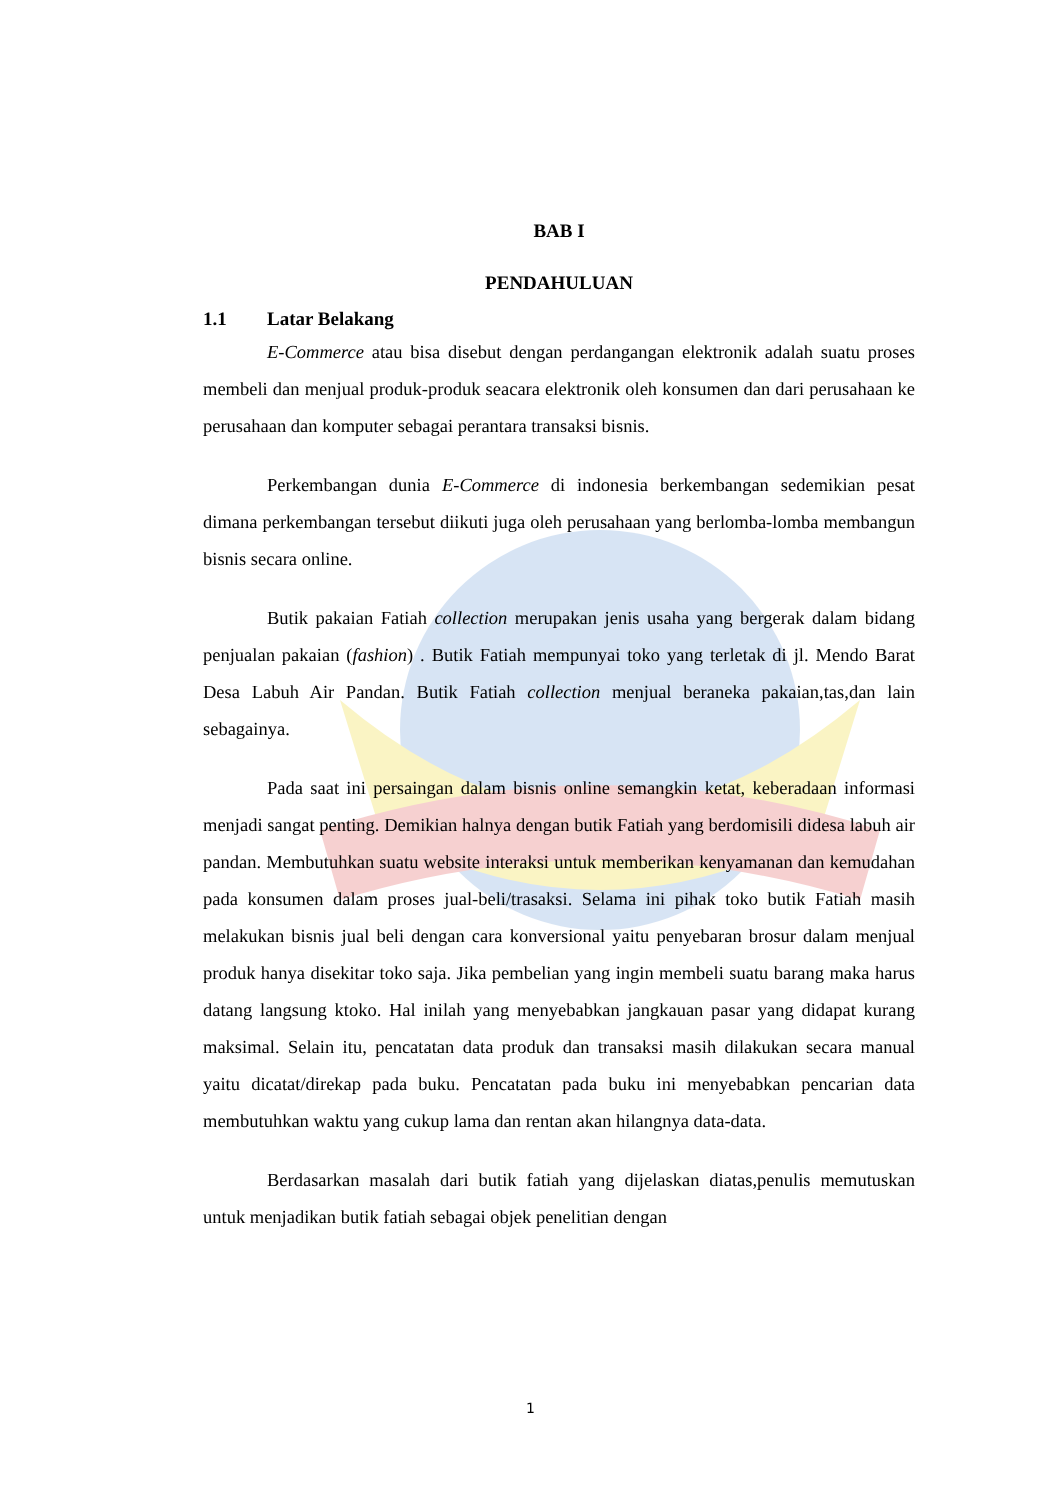BAB I
PENDAHULUAN
1.1 Latar Belakang
E-Commerce atau bisa disebut dengan perdangangan elektronik adalah suatu proses membeli dan menjual produk-produk seacara elektronik oleh konsumen dan dari perusahaan ke perusahaan dan komputer sebagai perantara transaksi bisnis.
Perkembangan dunia E-Commerce di indonesia berkembangan sedemikian pesat dimana perkembangan tersebut diikuti juga oleh perusahaan yang berlomba-lomba membangun bisnis secara online.
Butik pakaian Fatiah collection merupakan jenis usaha yang bergerak dalam bidang penjualan pakaian (fashion) . Butik Fatiah mempunyai toko yang terletak di jl. Mendo Barat Desa Labuh Air Pandan. Butik Fatiah collection menjual beraneka pakaian,tas,dan lain sebagainya.
Pada saat ini persaingan dalam bisnis online semangkin ketat, keberadaan informasi menjadi sangat penting. Demikian halnya dengan butik Fatiah yang berdomisili didesa labuh air pandan. Membutuhkan suatu website interaksi untuk memberikan kenyamanan dan kemudahan pada konsumen dalam proses jual-beli/trasaksi. Selama ini pihak toko butik Fatiah masih melakukan bisnis jual beli dengan cara konversional yaitu penyebaran brosur dalam menjual produk hanya disekitar toko saja. Jika pembelian yang ingin membeli suatu barang maka harus datang langsung ktoko. Hal inilah yang menyebabkan jangkauan pasar yang didapat kurang maksimal. Selain itu, pencatatan data produk dan transaksi masih dilakukan secara manual yaitu dicatat/direkap pada buku. Pencatatan pada buku ini menyebabkan pencarian data membutuhkan waktu yang cukup lama dan rentan akan hilangnya data-data.
Berdasarkan masalah dari butik fatiah yang dijelaskan diatas,penulis memutuskan untuk menjadikan butik fatiah sebagai objek penelitian dengan
1